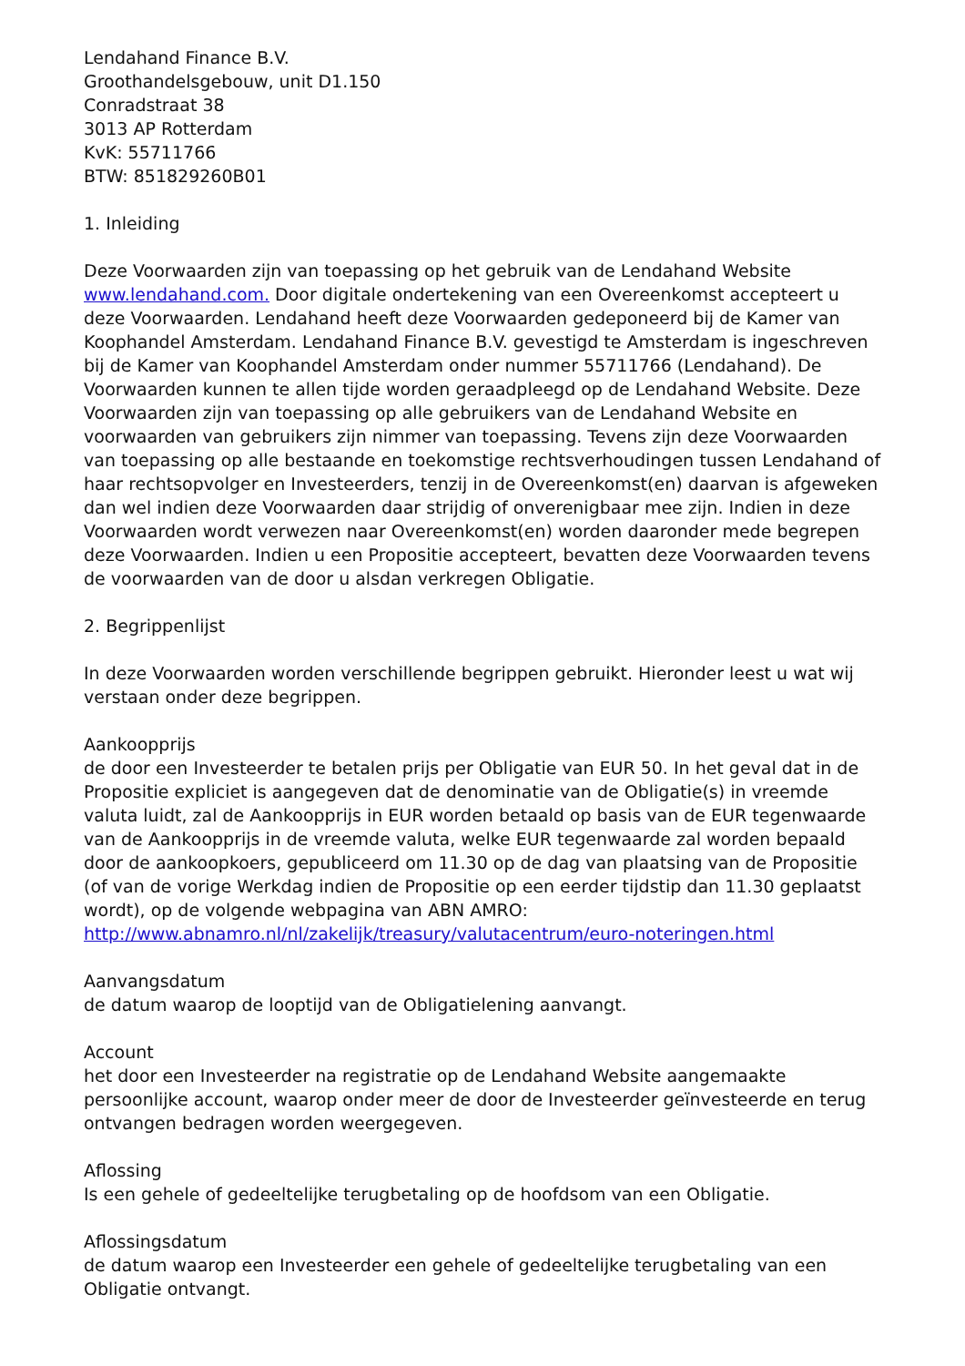Lendahand Finance B.V.
Groothandelsgebouw, unit D1.150
Conradstraat 38
3013 AP Rotterdam
KvK: 55711766
BTW: 851829260B01
1. Inleiding
Deze Voorwaarden zijn van toepassing op het gebruik van de Lendahand Website www.lendahand.com. Door digitale ondertekening van een Overeenkomst accepteert u deze Voorwaarden. Lendahand heeft deze Voorwaarden gedeponeerd bij de Kamer van Koophandel Amsterdam. Lendahand Finance B.V. gevestigd te Amsterdam is ingeschreven bij de Kamer van Koophandel Amsterdam onder nummer 55711766 (Lendahand). De Voorwaarden kunnen te allen tijde worden geraadpleegd op de Lendahand Website. Deze Voorwaarden zijn van toepassing op alle gebruikers van de Lendahand Website en voorwaarden van gebruikers zijn nimmer van toepassing. Tevens zijn deze Voorwaarden van toepassing op alle bestaande en toekomstige rechtsverhoudingen tussen Lendahand of haar rechtsopvolger en Investeerders, tenzij in de Overeenkomst(en) daarvan is afgeweken dan wel indien deze Voorwaarden daar strijdig of onverenigbaar mee zijn. Indien in deze Voorwaarden wordt verwezen naar Overeenkomst(en) worden daaronder mede begrepen deze Voorwaarden. Indien u een Propositie accepteert, bevatten deze Voorwaarden tevens de voorwaarden van de door u alsdan verkregen Obligatie.
2. Begrippenlijst
In deze Voorwaarden worden verschillende begrippen gebruikt. Hieronder leest u wat wij verstaan onder deze begrippen.
Aankoopprijs
de door een Investeerder te betalen prijs per Obligatie van EUR 50. In het geval dat in de Propositie expliciet is aangegeven dat de denominatie van de Obligatie(s) in vreemde valuta luidt, zal de Aankoopprijs in EUR worden betaald op basis van de EUR tegenwaarde van de Aankoopprijs in de vreemde valuta, welke EUR tegenwaarde zal worden bepaald door de aankoopkoers, gepubliceerd om 11.30 op de dag van plaatsing van de Propositie (of van de vorige Werkdag indien de Propositie op een eerder tijdstip dan 11.30 geplaatst wordt), op de volgende webpagina van ABN AMRO: http://www.abnamro.nl/nl/zakelijk/treasury/valutacentrum/euro-noteringen.html
Aanvangsdatum
de datum waarop de looptijd van de Obligatielening aanvangt.
Account
het door een Investeerder na registratie op de Lendahand Website aangemaakte persoonlijke account, waarop onder meer de door de Investeerder geïnvesteerde en terug ontvangen bedragen worden weergegeven.
Aflossing
Is een gehele of gedeeltelijke terugbetaling op de hoofdsom van een Obligatie.
Aflossingsdatum
de datum waarop een Investeerder een gehele of gedeeltelijke terugbetaling van een Obligatie ontvangt.